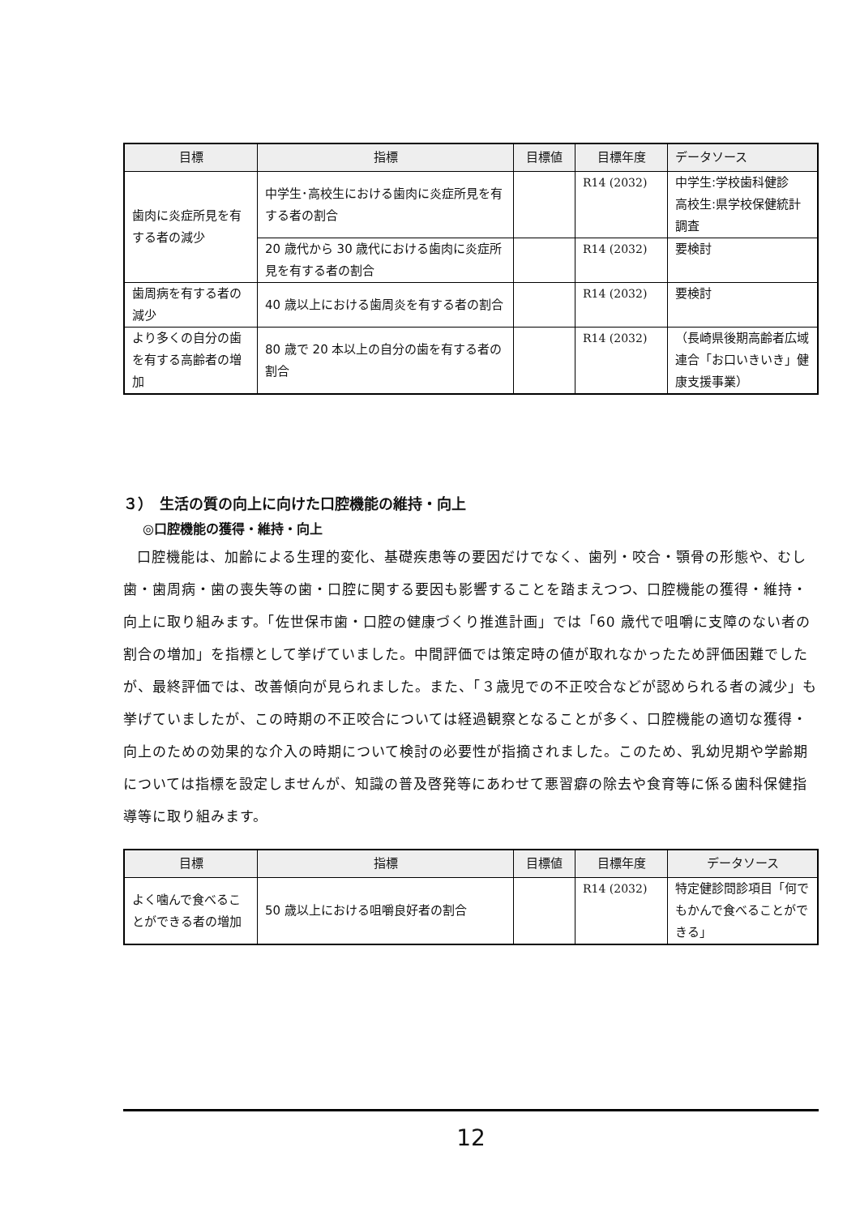| 目標 | 指標 | 目標値 | 目標年度 | データソース |
| --- | --- | --- | --- | --- |
| 歯肉に炎症所見を有する者の減少 | 中学生･高校生における歯肉に炎症所見を有する者の割合 | | R14 (2032) | 中学生:学校歯科健診 高校生:県学校保健統計調査 |
| | 20 歳代から 30 歳代における歯肉に炎症所見を有する者の割合 | | R14 (2032) | 要検討 |
| 歯周病を有する者の減少 | 40 歳以上における歯周炎を有する者の割合 | | R14 (2032) | 要検討 |
| より多くの自分の歯を有する高齢者の増加 | 80 歳で 20 本以上の自分の歯を有する者の割合 | | R14 (2032) | （長崎県後期高齢者広域連合「お口いきいき」健康支援事業） |
３）　生活の質の向上に向けた口腔機能の維持・向上
◎口腔機能の獲得・維持・向上
口腔機能は、加齢による生理的変化、基礎疾患等の要因だけでなく、歯列・咬合・顎骨の形態や、むし歯・歯周病・歯の喪失等の歯・口腔に関する要因も影響することを踏まえつつ、口腔機能の獲得・維持・向上に取り組みます。「佐世保市歯・口腔の健康づくり推進計画」では「60 歳代で咀嚼に支障のない者の割合の増加」を指標として挙げていました。中間評価では策定時の値が取れなかったため評価困難でしたが、最終評価では、改善傾向が見られました。また、「３歳児での不正咬合などが認められる者の減少」も挙げていましたが、この時期の不正咬合については経過観察となることが多く、口腔機能の適切な獲得・向上のための効果的な介入の時期について検討の必要性が指摘されました。このため、乳幼児期や学齢期については指標を設定しませんが、知識の普及啓発等にあわせて悪習癖の除去や食育等に係る歯科保健指導等に取り組みます。
| 目標 | 指標 | 目標値 | 目標年度 | データソース |
| --- | --- | --- | --- | --- |
| よく噛んで食べることができる者の増加 | 50 歳以上における咀嚼良好者の割合 | | R14 (2032) | 特定健診問診項目「何でもかんで食べることができる」 |
12